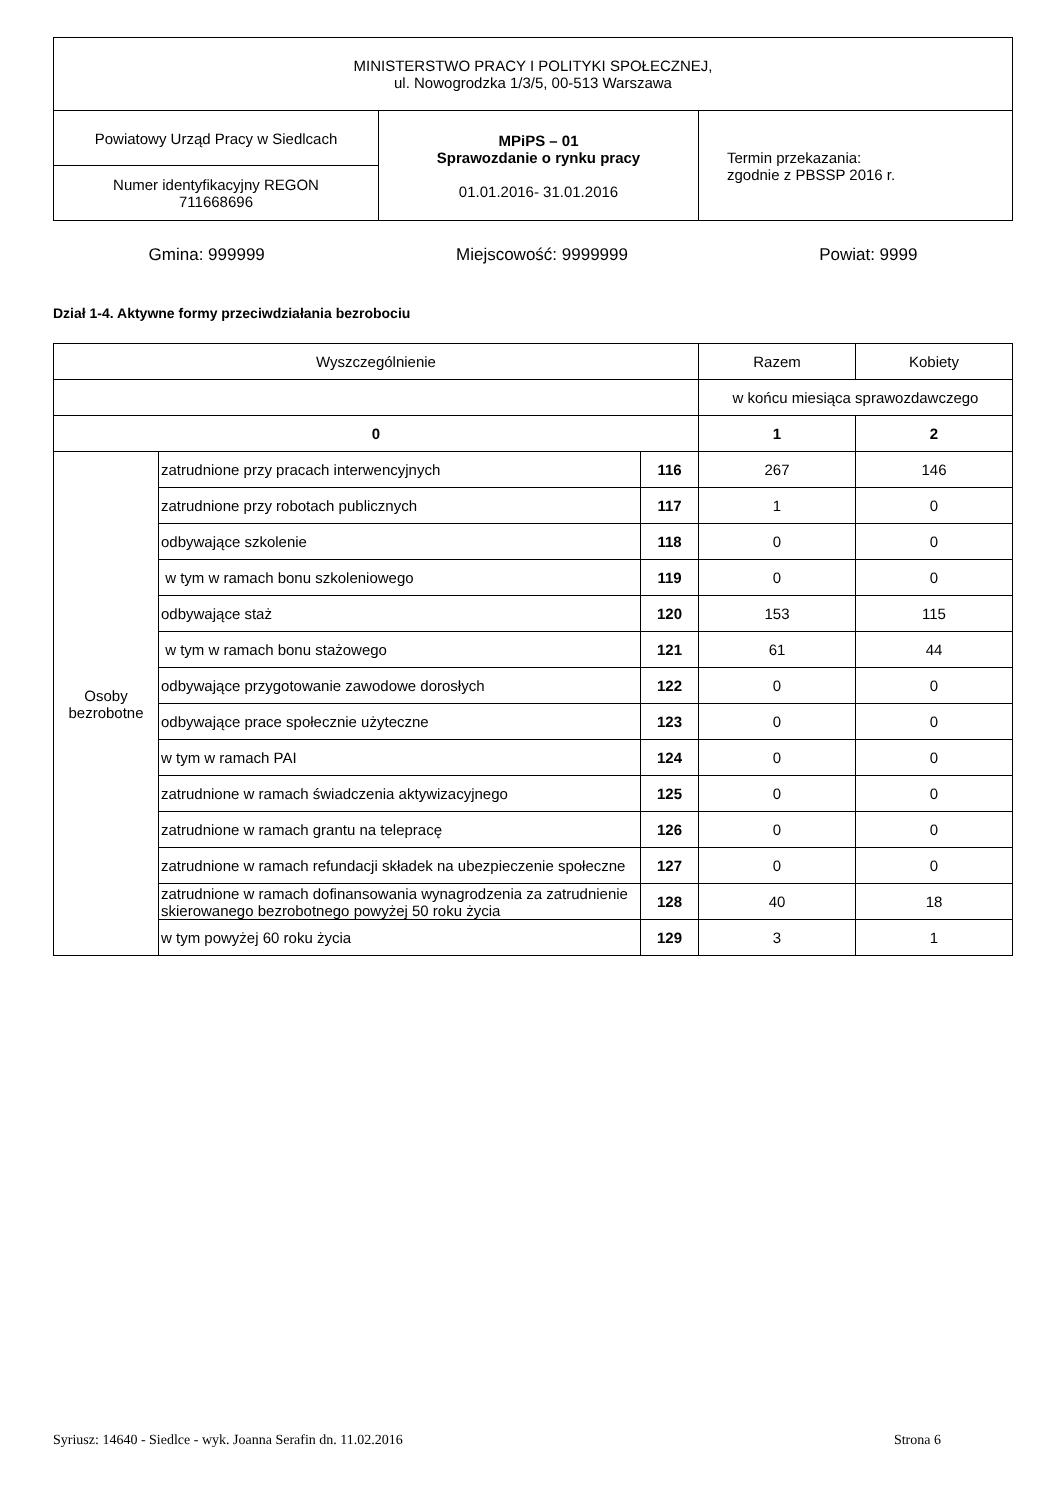| MINISTERSTWO PRACY I POLITYKI SPOŁECZNEJ, ul. Nowogrodzka 1/3/5, 00-513 Warszawa | | |
| Powiatowy Urząd Pracy w Siedlcach | MPiPS – 01 Sprawozdanie o rynku pracy 01.01.2016- 31.01.2016 | Termin przekazania: zgodnie z PBSSP 2016 r. |
| Numer identyfikacyjny REGON 711668696 | | |
Gmina: 999999 Miejscowość: 9999999 Powiat: 9999
Dział 1-4. Aktywne formy przeciwdziałania bezrobociu
| Wyszczególnienie | | | Razem | Kobiety |
| --- | --- | --- | --- | --- |
| | | | w końcu miesiąca sprawozdawczego | |
| 0 | | | 1 | 2 |
| Osoby bezrobotne | zatrudnione przy pracach interwencyjnych | 116 | 267 | 146 |
| | zatrudnione przy robotach publicznych | 117 | 1 | 0 |
| | odbywające szkolenie | 118 | 0 | 0 |
| | w tym w ramach bonu szkoleniowego | 119 | 0 | 0 |
| | odbywające staż | 120 | 153 | 115 |
| | w tym w ramach bonu stażowego | 121 | 61 | 44 |
| | odbywające przygotowanie zawodowe dorosłych | 122 | 0 | 0 |
| | odbywające prace społecznie użyteczne | 123 | 0 | 0 |
| | w tym w ramach PAI | 124 | 0 | 0 |
| | zatrudnione w ramach świadczenia aktywizacyjnego | 125 | 0 | 0 |
| | zatrudnione w ramach grantu na telepracę | 126 | 0 | 0 |
| | zatrudnione w ramach refundacji składek na ubezpieczenie społeczne | 127 | 0 | 0 |
| | zatrudnione w ramach dofinansowania wynagrodzenia za zatrudnienie skierowanego bezrobotnego powyżej 50 roku życia | 128 | 40 | 18 |
| | w tym powyżej 60 roku życia | 129 | 3 | 1 |
Syriusz: 14640 - Siedlce - wyk. Joanna Serafin dn. 11.02.2016 Strona 6